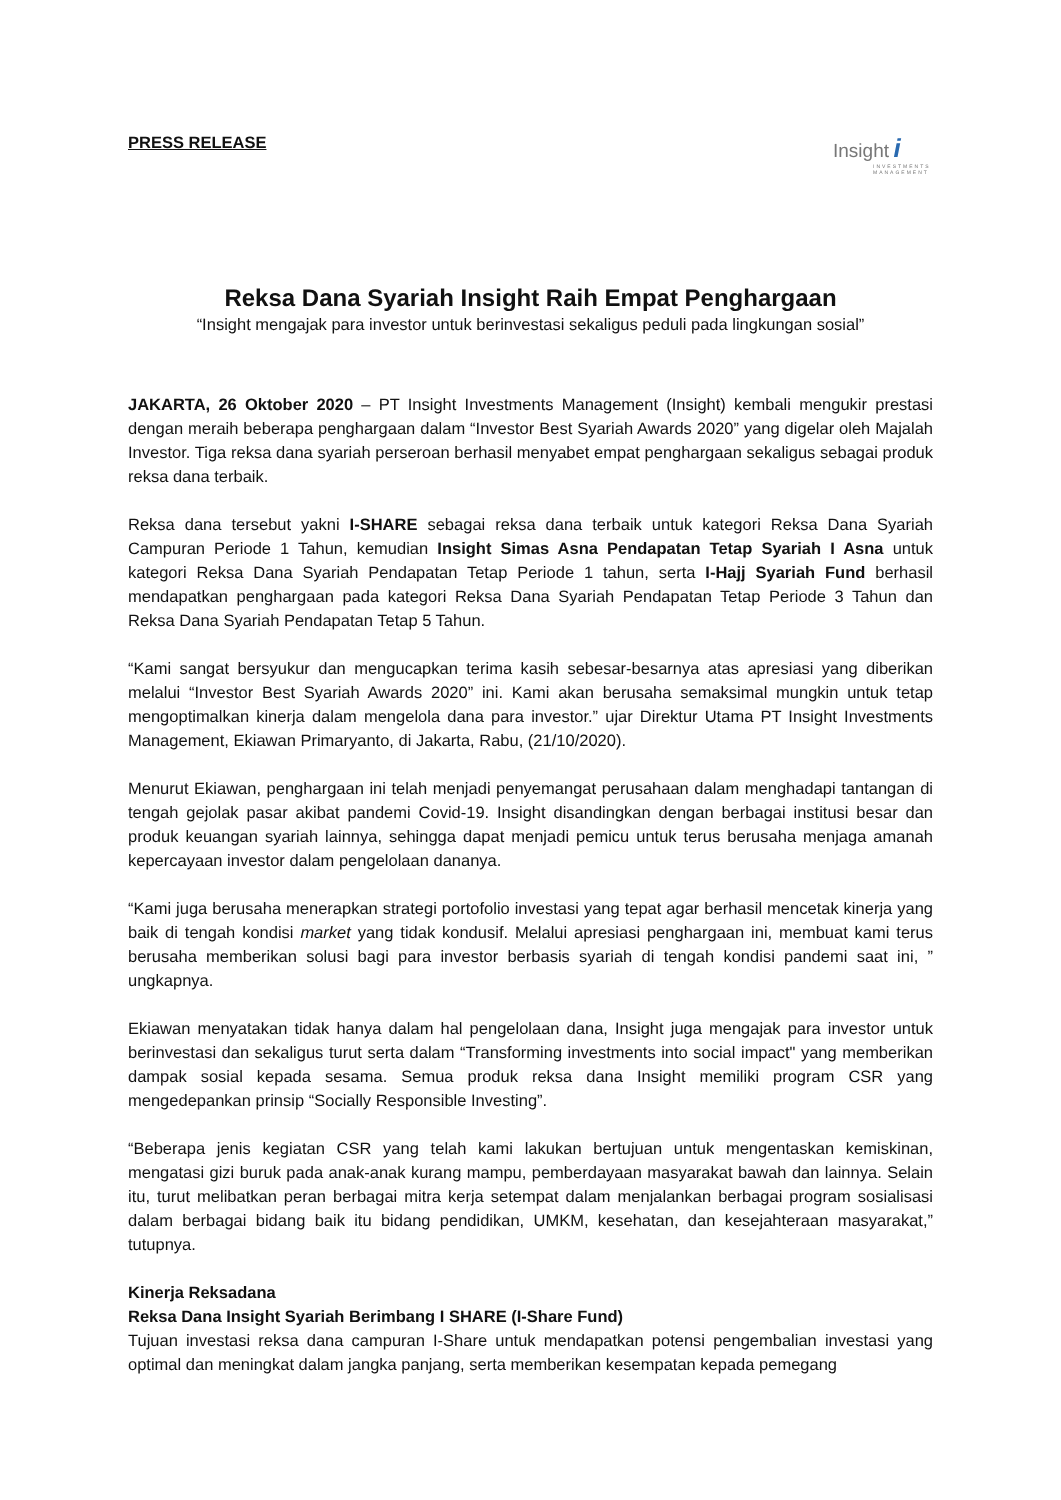PRESS RELEASE
Insight i
INVESTMENTS MANAGEMENT
Reksa Dana Syariah Insight Raih Empat Penghargaan
“Insight mengajak para investor untuk berinvestasi sekaligus peduli pada lingkungan sosial”
JAKARTA, 26 Oktober 2020 – PT Insight Investments Management (Insight) kembali mengukir prestasi dengan meraih beberapa penghargaan dalam “Investor Best Syariah Awards 2020” yang digelar oleh Majalah Investor. Tiga reksa dana syariah perseroan berhasil menyabet empat penghargaan sekaligus sebagai produk reksa dana terbaik.
Reksa dana tersebut yakni I-SHARE sebagai reksa dana terbaik untuk kategori Reksa Dana Syariah Campuran Periode 1 Tahun, kemudian Insight Simas Asna Pendapatan Tetap Syariah I Asna untuk kategori Reksa Dana Syariah Pendapatan Tetap Periode 1 tahun, serta I-Hajj Syariah Fund berhasil mendapatkan penghargaan pada kategori Reksa Dana Syariah Pendapatan Tetap Periode 3 Tahun dan Reksa Dana Syariah Pendapatan Tetap 5 Tahun.
“Kami sangat bersyukur dan mengucapkan terima kasih sebesar-besarnya atas apresiasi yang diberikan melalui “Investor Best Syariah Awards 2020” ini. Kami akan berusaha semaksimal mungkin untuk tetap mengoptimalkan kinerja dalam mengelola dana para investor.” ujar Direktur Utama PT Insight Investments Management, Ekiawan Primaryanto, di Jakarta, Rabu, (21/10/2020).
Menurut Ekiawan, penghargaan ini telah menjadi penyemangat perusahaan dalam menghadapi tantangan di tengah gejolak pasar akibat pandemi Covid-19. Insight disandingkan dengan berbagai institusi besar dan produk keuangan syariah lainnya, sehingga dapat menjadi pemicu untuk terus berusaha menjaga amanah kepercayaan investor dalam pengelolaan dananya.
“Kami juga berusaha menerapkan strategi portofolio investasi yang tepat agar berhasil mencetak kinerja yang baik di tengah kondisi market yang tidak kondusif. Melalui apresiasi penghargaan ini, membuat kami terus berusaha memberikan solusi bagi para investor berbasis syariah di tengah kondisi pandemi saat ini, ” ungkapnya.
Ekiawan menyatakan tidak hanya dalam hal pengelolaan dana, Insight juga mengajak para investor untuk berinvestasi dan sekaligus turut serta dalam “Transforming investments into social impact" yang memberikan dampak sosial kepada sesama. Semua produk reksa dana Insight memiliki program CSR yang mengedepankan prinsip “Socially Responsible Investing”.
“Beberapa jenis kegiatan CSR yang telah kami lakukan bertujuan untuk mengentaskan kemiskinan, mengatasi gizi buruk pada anak-anak kurang mampu, pemberdayaan masyarakat bawah dan lainnya. Selain itu, turut melibatkan peran berbagai mitra kerja setempat dalam menjalankan berbagai program sosialisasi dalam berbagai bidang baik itu bidang pendidikan, UMKM, kesehatan, dan kesejahteraan masyarakat,” tutupnya.
Kinerja Reksadana
Reksa Dana Insight Syariah Berimbang I SHARE (I-Share Fund)
Tujuan investasi reksa dana campuran I-Share untuk mendapatkan potensi pengembalian investasi yang optimal dan meningkat dalam jangka panjang, serta memberikan kesempatan kepada pemegang